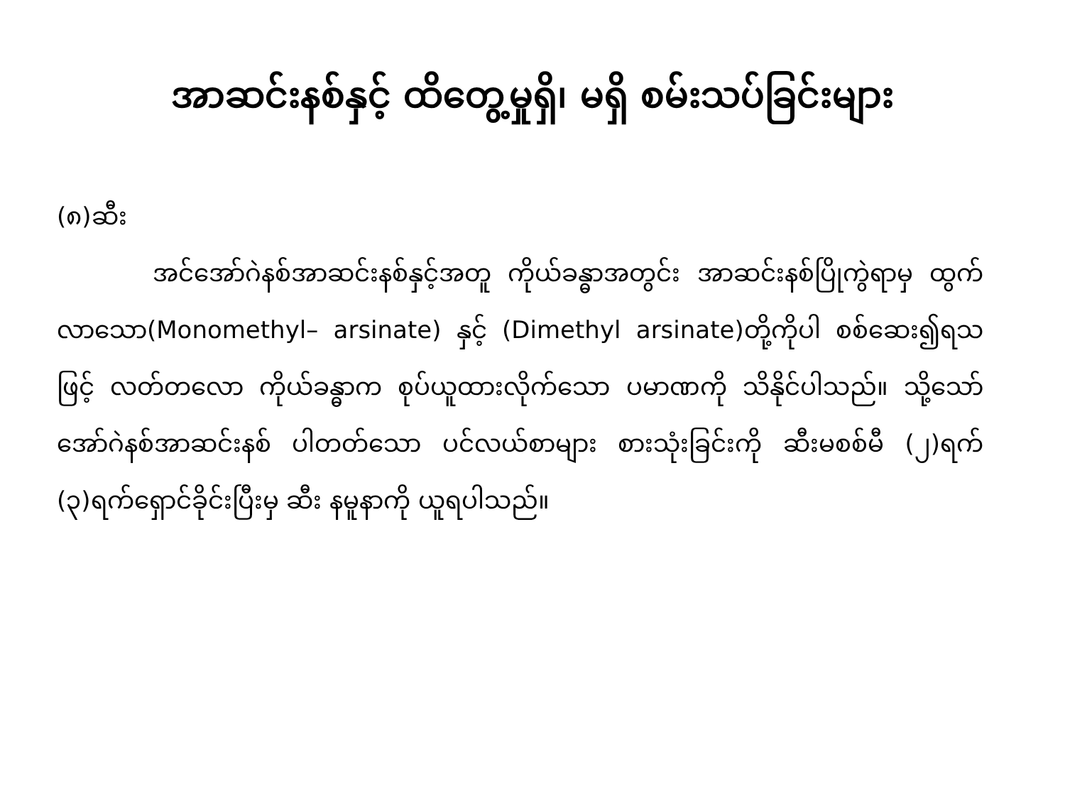အာဆင်းနစ်နှင့် ထိတွေ့မှုရှိ၊ မရှိ စမ်းသပ်ခြင်းများ
(၈)ဆီး
အင်အော်ဂဲနစ်အာဆင်းနစ်နှင့်အတူ ကိုယ်ခန္ဓာအတွင်း အာဆင်းနစ်ပြိုကွဲရာမှ ထွက်လာသော(Monomethyl– arsinate) နှင့် (Dimethyl arsinate)တို့ကိုပါ စစ်ဆေး၍ရသဖြင့် လတ်တလော ကိုယ်ခန္ဓာက စုပ်ယူထားလိုက်သော ပမာဏကို သိနိုင်ပါသည်။ သို့သော် အော်ဂဲနစ်အာဆင်းနစ် ပါတတ်သော ပင်လယ်စာများ စားသုံးခြင်းကို ဆီးမစစ်မီ (၂)ရက် (၃)ရက်ရှောင်ခိုင်းပြီးမှ ဆီး နမူနာကို ယူရပါသည်။